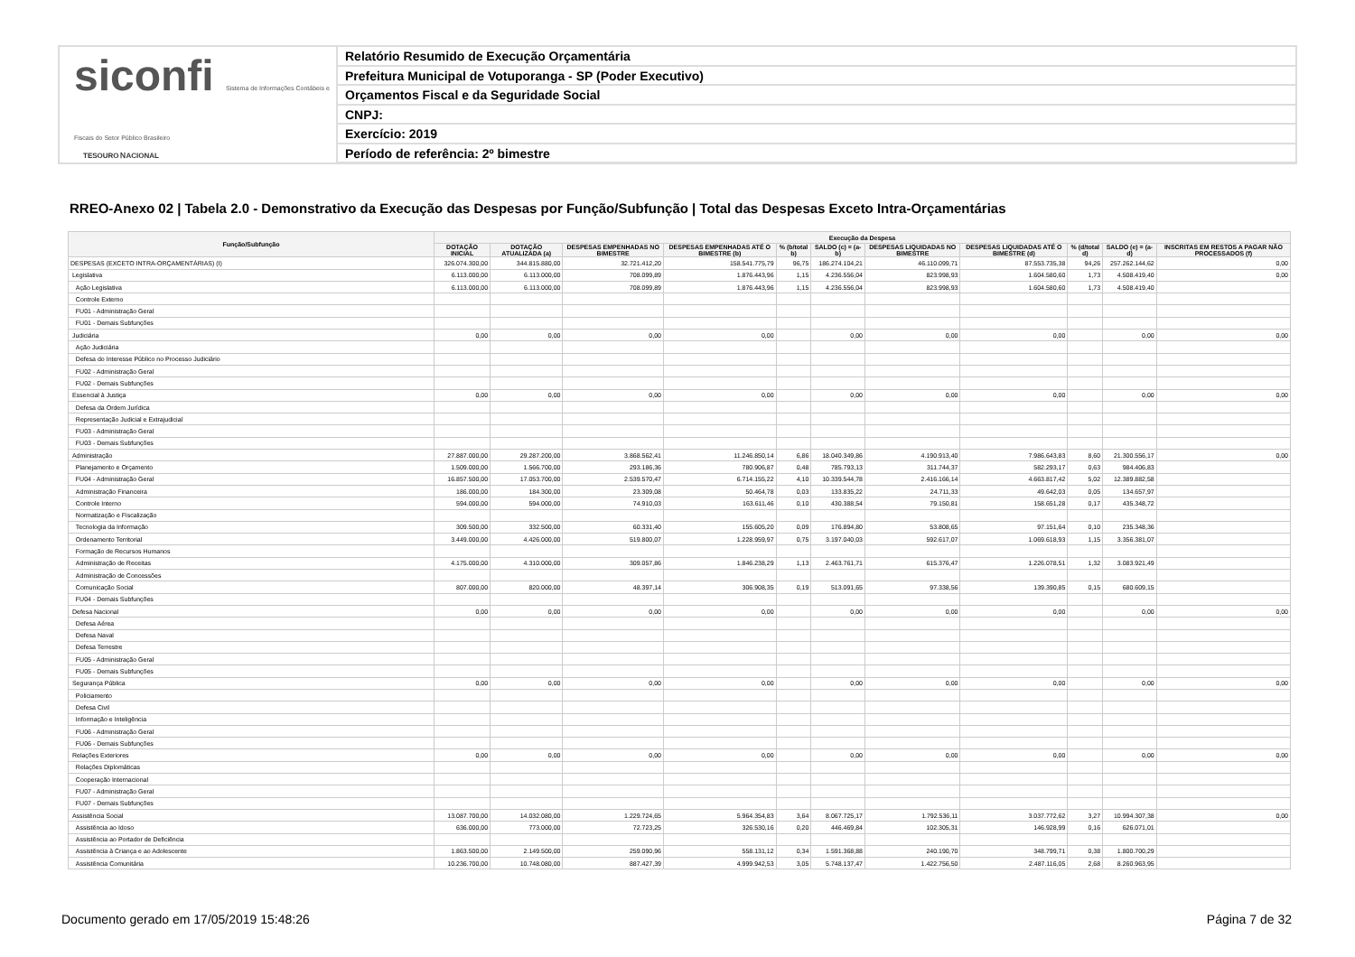siconfi Sistema de Informações Contábeis e Fiscais do Setor Público Brasileiro
TESOUROＮACIONAL
Relatório Resumido de Execução Orçamentária
Prefeitura Municipal de Votuporanga - SP (Poder Executivo)
Orçamentos Fiscal e da Seguridade Social
CNPJ:
Exercício: 2019
Período de referência: 2º bimestre
RREO-Anexo 02 | Tabela 2.0 - Demonstrativo da Execução das Despesas por Função/Subfunção | Total das Despesas Exceto Intra-Orçamentárias
| Função/Subfunção | Execução da Despesa | | | | | | | | | | |
| --- | --- | --- | --- | --- | --- | --- | --- | --- | --- | --- | --- |
| | DOTAÇÃO INICIAL | DOTAÇÃO ATUALIZADA (a) | DESPESAS EMPENHADAS NO BIMESTRE | DESPESAS EMPENHADAS ATÉ O BIMESTRE (b) | % (b/total b) | SALDO (c) = (a-b) | DESPESAS LIQUIDADAS NO BIMESTRE | DESPESAS LIQUIDADAS ATÉ O BIMESTRE (d) | % (d/total d) | SALDO (e) = (a-d) | INSCRITAS EM RESTOS A PAGAR NÃO PROCESSADOS (f) |
| DESPESAS (EXCETO INTRA-ORÇAMENTÁRIAS) (I) | 326.074.300,00 | 344.815.880,00 | 32.721.412,20 | 158.541.775,79 | 96,75 | 186.274.104,21 | 46.110.099,71 | 87.553.735,38 | 94,26 | 257.262.144,62 | 0,00 |
| Legislativa | 6.113.000,00 | 6.113.000,00 | 708.099,89 | 1.876.443,96 | 1,15 | 4.236.556,04 | 823.998,93 | 1.604.580,60 | 1,73 | 4.508.419,40 | 0,00 |
| Ação Legislativa | 6.113.000,00 | 6.113.000,00 | 708.099,89 | 1.876.443,96 | 1,15 | 4.236.556,04 | 823.998,93 | 1.604.580,60 | 1,73 | 4.508.419,40 | |
| Controle Externo | | | | | | | | | | | |
| FU01 - Administração Geral | | | | | | | | | | | |
| FU01 - Demais Subfunções | | | | | | | | | | | |
| Judiciária | 0,00 | 0,00 | 0,00 | 0,00 | | 0,00 | 0,00 | 0,00 | | 0,00 | 0,00 |
| Ação Judiciária | | | | | | | | | | | |
| Defesa do Interesse Público no Processo Judiciário | | | | | | | | | | | |
| FU02 - Administração Geral | | | | | | | | | | | |
| FU02 - Demais Subfunções | | | | | | | | | | | |
| Essencial à Justiça | 0,00 | 0,00 | 0,00 | 0,00 | | 0,00 | 0,00 | 0,00 | | 0,00 | 0,00 |
| Defesa da Ordem Jurídica | | | | | | | | | | | |
| Representação Judicial e Extrajudicial | | | | | | | | | | | |
| FU03 - Administração Geral | | | | | | | | | | | |
| FU03 - Demais Subfunções | | | | | | | | | | | |
| Administração | 27.887.000,00 | 29.287.200,00 | 3.868.562,41 | 11.246.850,14 | 6,86 | 18.040.349,86 | 4.190.913,40 | 7.986.643,83 | 8,60 | 21.300.556,17 | 0,00 |
| Planejamento e Orçamento | 1.509.000,00 | 1.566.700,00 | 293.186,36 | 780.906,87 | 0,48 | 785.793,13 | 311.744,37 | 582.293,17 | 0,63 | 984.406,83 | |
| FU04 - Administração Geral | 16.857.500,00 | 17.053.700,00 | 2.539.570,47 | 6.714.155,22 | 4,10 | 10.339.544,78 | 2.416.166,14 | 4.663.817,42 | 5,02 | 12.389.882,58 | |
| Administração Financeira | 186.000,00 | 184.300,00 | 23.309,08 | 50.464,78 | 0,03 | 133.835,22 | 24.711,33 | 49.642,03 | 0,05 | 134.657,97 | |
| Controle Interno | 594.000,00 | 594.000,00 | 74.910,03 | 163.611,46 | 0,10 | 430.388,54 | 79.150,81 | 158.651,28 | 0,17 | 435.348,72 | |
| Normatização e Fiscalização | | | | | | | | | | | |
| Tecnologia da Informação | 309.500,00 | 332.500,00 | 60.331,40 | 155.605,20 | 0,09 | 176.894,80 | 53.808,65 | 97.151,64 | 0,10 | 235.348,36 | |
| Ordenamento Territorial | 3.449.000,00 | 4.426.000,00 | 519.800,07 | 1.228.959,97 | 0,75 | 3.197.040,03 | 592.617,07 | 1.069.618,93 | 1,15 | 3.356.381,07 | |
| Formação de Recursos Humanos | | | | | | | | | | | |
| Administração de Receitas | 4.175.000,00 | 4.310.000,00 | 309.057,86 | 1.846.238,29 | 1,13 | 2.463.761,71 | 615.376,47 | 1.226.078,51 | 1,32 | 3.083.921,49 | |
| Administração de Concessões | | | | | | | | | | | |
| Comunicação Social | 807.000,00 | 820.000,00 | 48.397,14 | 306.908,35 | 0,19 | 513.091,65 | 97.338,56 | 139.390,85 | 0,15 | 680.609,15 | |
| FU04 - Demais Subfunções | | | | | | | | | | | |
| Defesa Nacional | 0,00 | 0,00 | 0,00 | 0,00 | | 0,00 | 0,00 | 0,00 | | 0,00 | 0,00 |
| Defesa Aérea | | | | | | | | | | | |
| Defesa Naval | | | | | | | | | | | |
| Defesa Terrestre | | | | | | | | | | | |
| FU05 - Administração Geral | | | | | | | | | | | |
| FU05 - Demais Subfunções | | | | | | | | | | | |
| Segurança Pública | 0,00 | 0,00 | 0,00 | 0,00 | | 0,00 | 0,00 | 0,00 | | 0,00 | 0,00 |
| Policiamento | | | | | | | | | | | |
| Defesa Civil | | | | | | | | | | | |
| Informação e Inteligência | | | | | | | | | | | |
| FU06 - Administração Geral | | | | | | | | | | | |
| FU06 - Demais Subfunções | | | | | | | | | | | |
| Relações Exteriores | 0,00 | 0,00 | 0,00 | 0,00 | | 0,00 | 0,00 | 0,00 | | 0,00 | 0,00 |
| Relações Diplomáticas | | | | | | | | | | | |
| Cooperação Internacional | | | | | | | | | | | |
| FU07 - Administração Geral | | | | | | | | | | | |
| FU07 - Demais Subfunções | | | | | | | | | | | |
| Assistência Social | 13.087.700,00 | 14.032.080,00 | 1.229.724,65 | 5.964.354,83 | 3,64 | 8.067.725,17 | 1.792.536,11 | 3.037.772,62 | 3,27 | 10.994.307,38 | 0,00 |
| Assistência ao Idoso | 636.000,00 | 773.000,00 | 72.723,25 | 326.530,16 | 0,20 | 446.469,84 | 102.305,31 | 146.928,99 | 0,16 | 626.071,01 | |
| Assistência ao Portador de Deficiência | | | | | | | | | | | |
| Assistência à Criança e ao Adolescente | 1.863.500,00 | 2.149.500,00 | 259.090,96 | 558.131,12 | 0,34 | 1.591.368,88 | 240.190,70 | 348.799,71 | 0,38 | 1.800.700,29 | |
| Assistência Comunitária | 10.236.700,00 | 10.748.080,00 | 887.427,39 | 4.999.942,53 | 3,05 | 5.748.137,47 | 1.422.756,50 | 2.487.116,05 | 2,68 | 8.260.963,95 | |
Documento gerado em 17/05/2019 15:48:26
Página 7 de 32